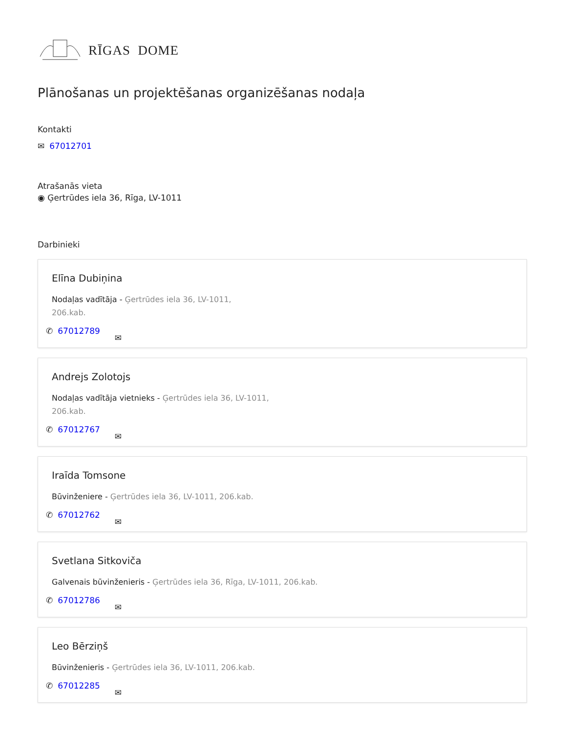RĪGAS DOME
Plānošanas un projektēšanas organizēšanas nodaļa
Kontakti
✉ 67012701
Atrašanās vieta
◉ Ģertrūdes iela 36, Rīga, LV-1011
Darbinieki
Elīna Dubiņina
Nodaļas vadītāja - Ģertrūdes iela 36, LV-1011, 206.kab.
✆ 67012789 ✉
Andrejs Zolotojs
Nodaļas vadītāja vietnieks - Ģertrūdes iela 36, LV-1011, 206.kab.
✆ 67012767 ✉
Iraīda Tomsone
Būvinženiere - Ģertrūdes iela 36, LV-1011, 206.kab.
✆ 67012762 ✉
Svetlana Sitkoviča
Galvenais būvinženieris - Ģertrūdes iela 36, Rīga, LV-1011, 206.kab.
✆ 67012786 ✉
Leo Bērziņš
Būvinženieris - Ģertrūdes iela 36, LV-1011, 206.kab.
✆ 67012285 ✉